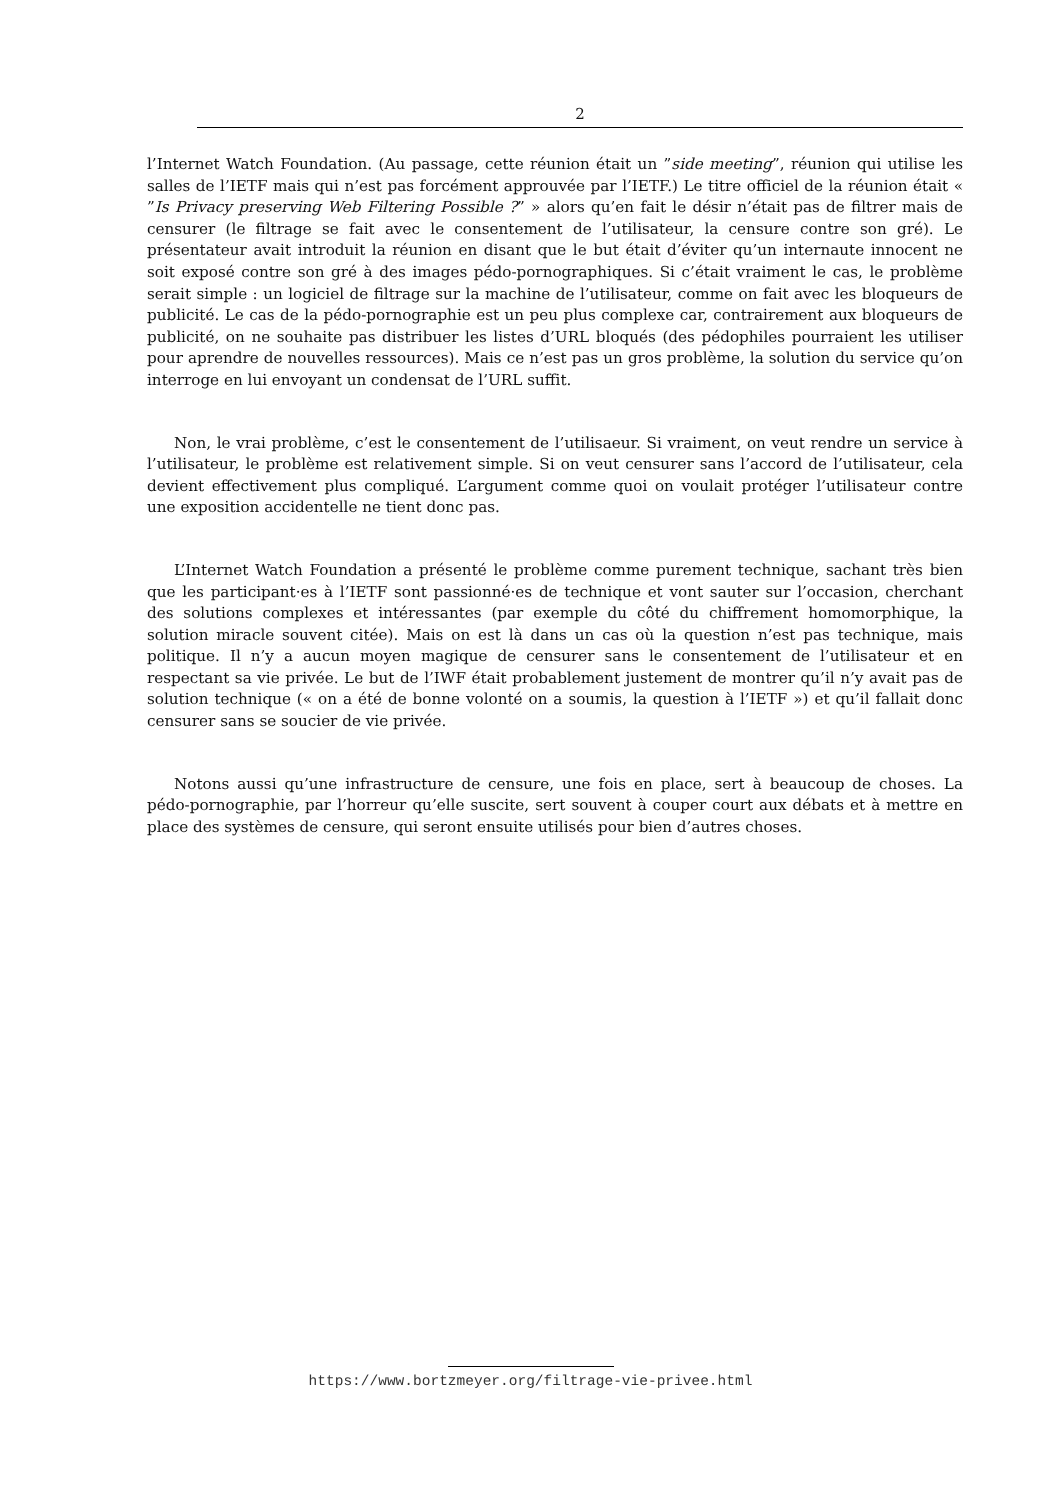2
l’Internet Watch Foundation. (Au passage, cette réunion était un ”side meeting”, réunion qui utilise les salles de l’IETF mais qui n’est pas forcément approuvée par l’IETF.) Le titre officiel de la réunion était « ”Is Privacy preserving Web Filtering Possible ?” » alors qu’en fait le désir n’était pas de filtrer mais de censurer (le filtrage se fait avec le consentement de l’utilisateur, la censure contre son gré). Le présentateur avait introduit la réunion en disant que le but était d’éviter qu’un internaute innocent ne soit exposé contre son gré à des images pédo-pornographiques. Si c’était vraiment le cas, le problème serait simple : un logiciel de filtrage sur la machine de l’utilisateur, comme on fait avec les bloqueurs de publicité. Le cas de la pédo-pornographie est un peu plus complexe car, contrairement aux bloqueurs de publicité, on ne souhaite pas distribuer les listes d’URL bloqués (des pédophiles pourraient les utiliser pour aprendre de nouvelles ressources). Mais ce n’est pas un gros problème, la solution du service qu’on interroge en lui envoyant un condensat de l’URL suffit.
Non, le vrai problème, c’est le consentement de l’utilisaeur. Si vraiment, on veut rendre un service à l’utilisateur, le problème est relativement simple. Si on veut censurer sans l’accord de l’utilisateur, cela devient effectivement plus compliqué. L’argument comme quoi on voulait protéger l’utilisateur contre une exposition accidentelle ne tient donc pas.
L’Internet Watch Foundation a présenté le problème comme purement technique, sachant très bien que les participant·es à l’IETF sont passionné·es de technique et vont sauter sur l’occasion, cherchant des solutions complexes et intéressantes (par exemple du côté du chiffrement homomorphique, la solution miracle souvent citée). Mais on est là dans un cas où la question n’est pas technique, mais politique. Il n’y a aucun moyen magique de censurer sans le consentement de l’utilisateur et en respectant sa vie privée. Le but de l’IWF était probablement justement de montrer qu’il n’y avait pas de solution technique (« on a été de bonne volonté on a soumis, la question à l’IETF ») et qu’il fallait donc censurer sans se soucier de vie privée.
Notons aussi qu’une infrastructure de censure, une fois en place, sert à beaucoup de choses. La pédo-pornographie, par l’horreur qu’elle suscite, sert souvent à couper court aux débats et à mettre en place des systèmes de censure, qui seront ensuite utilisés pour bien d’autres choses.
https://www.bortzmeyer.org/filtrage-vie-privee.html